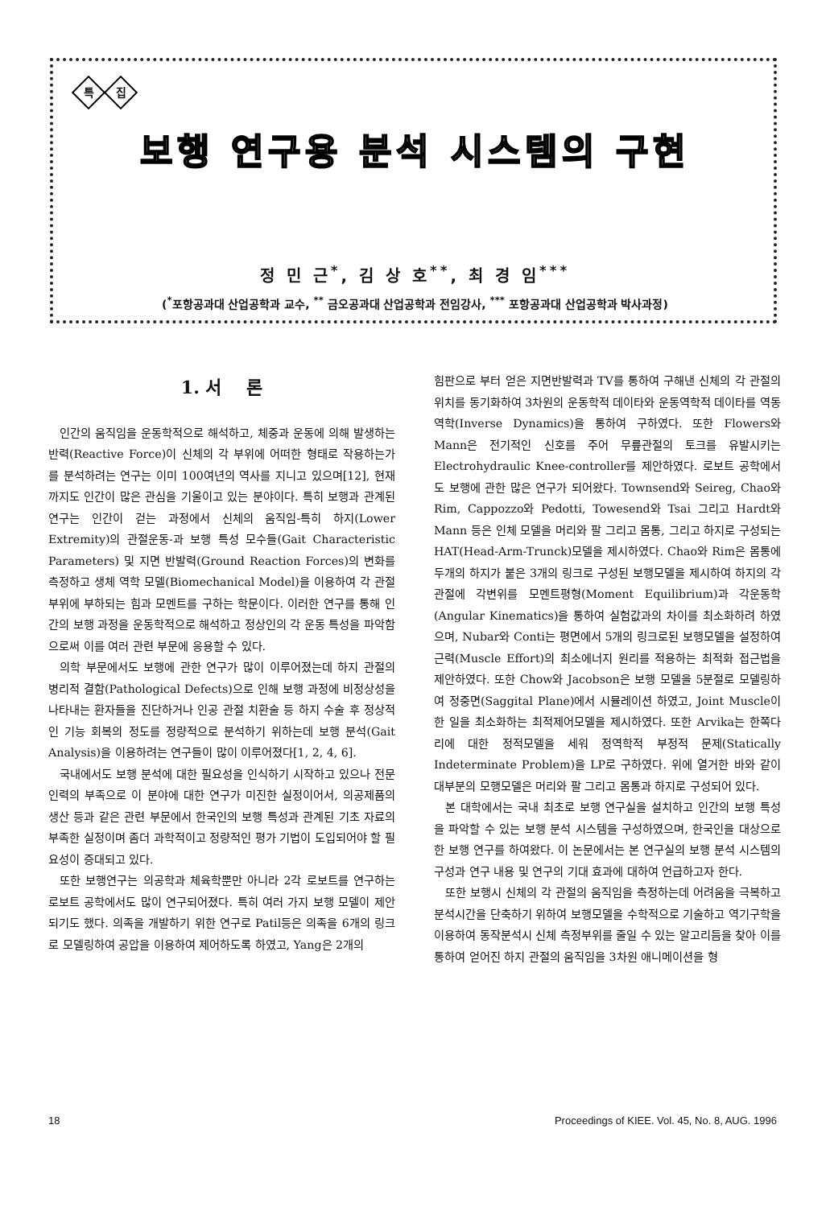특 집
보행 연구용 분석 시스템의 구현
정 민 근<sup>*</sup>, 김 상 호<sup>**</sup>, 최 경 임<sup>***</sup>
(<sup>*</sup>포항공과대 산업공학과 교수, <sup>**</sup> 금오공과대 산업공학과 전임강사, <sup>***</sup> 포항공과대 산업공학과 박사과정)
1. 서 론
인간의 움직임을 운동학적으로 해석하고, 체중과 운동에 의해 발생하는 반력(Reactive Force)이 신체의 각 부위에 어떠한 형태로 작용하는가를 분석하려는 연구는 이미 100여년의 역사를 지니고 있으며[12], 현재까지도 인간이 많은 관심을 기울이고 있는 분야이다. 특히 보행과 관계된 연구는 인간이 걷는 과정에서 신체의 움직임-특히 하지(Lower Extremity)의 관절운동-과 보행 특성 모수들(Gait Characteristic Parameters) 및 지면 반발력(Ground Reaction Forces)의 변화를 측정하고 생체 역학 모델(Biomechanical Model)을 이용하여 각 관절 부위에 부하되는 힘과 모멘트를 구하는 학문이다. 이러한 연구를 통해 인간의 보행 과정을 운동학적으로 해석하고 정상인의 각 운동 특성을 파악함으로써 이를 여러 관련 부문에 응용할 수 있다.
의학 부문에서도 보행에 관한 연구가 많이 이루어졌는데 하지 관절의 병리적 결함(Pathological Defects)으로 인해 보행 과정에 비정상성을 나타내는 환자들을 진단하거나 인공 관절 치환술 등 하지 수술 후 정상적인 기능 회복의 정도를 정량적으로 분석하기 위하는데 보행 분석(Gait Analysis)을 이용하려는 연구들이 많이 이루어졌다[1, 2, 4, 6].
국내에서도 보행 분석에 대한 필요성을 인식하기 시작하고 있으나 전문인력의 부족으로 이 분야에 대한 연구가 미진한 실정이어서, 의공제품의 생산 등과 같은 관련 부문에서 한국인의 보행 특성과 관계된 기초 자료의 부족한 실정이며 좀더 과학적이고 정량적인 평가 기법이 도입되어야 할 필요성이 증대되고 있다.
또한 보행연구는 의공학과 체육학뿐만 아니라 2각 로보트를 연구하는 로보트 공학에서도 많이 연구되어졌다. 특히 여러 가지 보행 모델이 제안되기도 했다. 의족을 개발하기 위한 연구로 Patil등은 의족을 6개의 링크로 모델링하여 공압을 이용하여 제어하도록 하였고, Yang은 2개의
힘판으로 부터 얻은 지면반발력과 TV를 통하여 구해낸 신체의 각 관절의 위치를 동기화하여 3차원의 운동학적 데이타와 운동역학적 데이타를 역동역학(Inverse Dynamics)을 통하여 구하였다. 또한 Flowers와 Mann은 전기적인 신호를 주어 무릎관절의 토크를 유발시키는 Electrohydraulic Knee-controller를 제안하였다. 로보트 공학에서도 보행에 관한 많은 연구가 되어왔다. Townsend와 Seireg, Chao와 Rim, Cappozzo와 Pedotti, Towesend와 Tsai 그리고 Hardt와 Mann 등은 인체 모델을 머리와 팔 그리고 몸통, 그리고 하지로 구성되는 HAT(Head-Arm-Trunck)모델을 제시하였다. Chao와 Rim은 몸통에 두개의 하지가 붙은 3개의 링크로 구성된 보행모델을 제시하여 하지의 각 관절에 각변위를 모멘트평형(Moment Equilibrium)과 각운동학(Angular Kinematics)을 통하여 실험값과의 차이를 최소화하려 하였으며, Nubar와 Conti는 평면에서 5개의 링크로된 보행모델을 설정하여 근력(Muscle Effort)의 최소에너지 원리를 적용하는 최적화 접근법을 제안하였다. 또한 Chow와 Jacobson은 보행 모델을 5분절로 모델링하여 정중면(Saggital Plane)에서 시뮬레이션 하였고, Joint Muscle이 한 일을 최소화하는 최적제어모델을 제시하였다. 또한 Arvika는 한쪽다리에 대한 정적모델을 세워 정역학적 부정적 문제(Statically Indeterminate Problem)을 LP로 구하였다. 위에 열거한 바와 같이 대부분의 모행모델은 머리와 팔 그리고 몸통과 하지로 구성되어 있다.
본 대학에서는 국내 최초로 보행 연구실을 설치하고 인간의 보행 특성을 파악할 수 있는 보행 분석 시스템을 구성하였으며, 한국인을 대상으로 한 보행 연구를 하여왔다. 이 논문에서는 본 연구실의 보행 분석 시스템의 구성과 연구 내용 및 연구의 기대 효과에 대하여 언급하고자 한다.
또한 보행시 신체의 각 관절의 움직임을 측정하는데 어려움을 극복하고 분석시간을 단축하기 위하여 보행모델을 수학적으로 기술하고 역기구학을 이용하여 동작분석시 신체 측정부위를 줄일 수 있는 알고리듬을 찾아 이를 통하여 얻어진 하지 관절의 움직임을 3차원 애니메이션을 형
18 Proceedings of KIEE. Vol. 45, No. 8, AUG. 1996